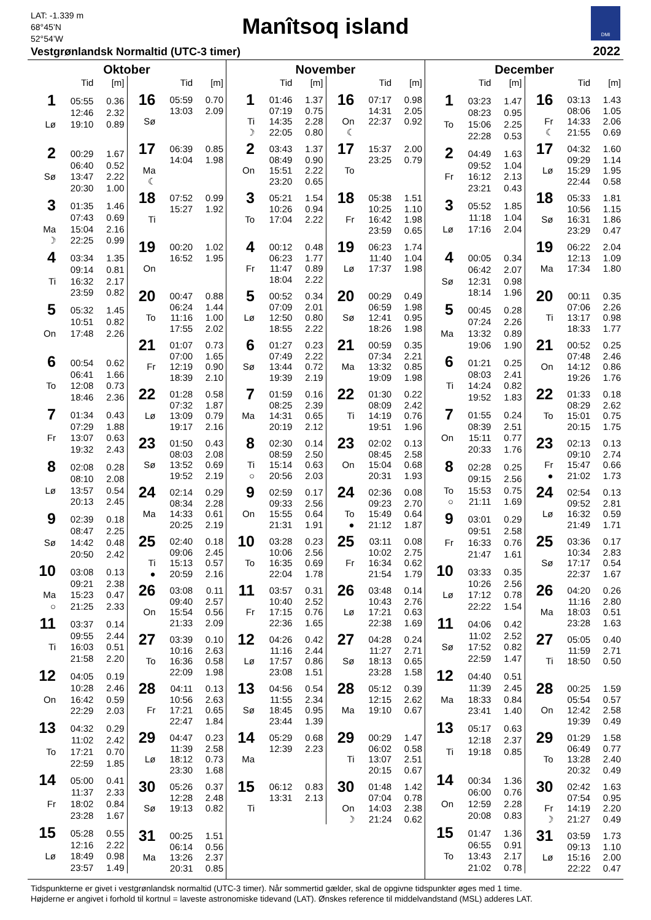LAT: -1.339 m
68°45’N
52°54’W
Manîtsoq island
DMI
Vestgrønlandsk Normaltid (UTC-3 timer)
2022
Oktober
| | Tid | [m] |
| --- | --- | --- |
| 1 | 05:55 | 0.36 |
| | 12:46 | 2.32 |
| Lø | 19:10 | 0.89 |
| 2 | 00:29 | 1.67 |
| | 06:40 | 0.52 |
| Sø | 13:47 | 2.22 |
| | 20:30 | 1.00 |
| 3 | 01:35 | 1.46 |
| | 07:43 | 0.69 |
| Ma | 15:04 | 2.16 |
| ☽ | 22:25 | 0.99 |
| 4 | 03:34 | 1.35 |
| | 09:14 | 0.81 |
| Ti | 16:32 | 2.17 |
| | 23:59 | 0.82 |
| 5 | 05:32 | 1.45 |
| | 10:51 | 0.82 |
| On | 17:48 | 2.26 |
| 6 | 00:54 | 0.62 |
| | 06:41 | 1.66 |
| To | 12:08 | 0.73 |
| | 18:46 | 2.36 |
| 7 | 01:34 | 0.43 |
| | 07:29 | 1.88 |
| Fr | 13:07 | 0.63 |
| | 19:32 | 2.43 |
| 8 | 02:08 | 0.28 |
| | 08:10 | 2.08 |
| Lø | 13:57 | 0.54 |
| | 20:13 | 2.45 |
| 9 | 02:39 | 0.18 |
| | 08:47 | 2.25 |
| Sø | 14:42 | 0.48 |
| | 20:50 | 2.42 |
| 10 | 03:08 | 0.13 |
| | 09:21 | 2.38 |
| Ma | 15:23 | 0.47 |
| ○ | 21:25 | 2.33 |
| 11 | 03:37 | 0.14 |
| | 09:55 | 2.44 |
| Ti | 16:03 | 0.51 |
| | 21:58 | 2.20 |
| 12 | 04:05 | 0.19 |
| | 10:28 | 2.46 |
| On | 16:42 | 0.59 |
| | 22:29 | 2.03 |
| 13 | 04:32 | 0.29 |
| | 11:02 | 2.42 |
| To | 17:21 | 0.70 |
| | 22:59 | 1.85 |
| 14 | 05:00 | 0.41 |
| | 11:37 | 2.33 |
| Fr | 18:02 | 0.84 |
| | 23:28 | 1.67 |
| 15 | 05:28 | 0.55 |
| | 12:16 | 2.22 |
| Lø | 18:49 | 0.98 |
| | 23:57 | 1.49 |
| | Tid | [m] |
| --- | --- | --- |
| 16 | 05:59 | 0.70 |
| | 13:03 | 2.09 |
| Sø | | |
| 17 | 06:39 | 0.85 |
| | 14:04 | 1.98 |
| Ma | | |
| ☾ | | |
| 18 | 07:52 | 0.99 |
| | 15:27 | 1.92 |
| Ti | | |
| 19 | 00:20 | 1.02 |
| | 16:52 | 1.95 |
| On | | |
| 20 | 00:47 | 0.88 |
| | 06:24 | 1.44 |
| To | 11:16 | 1.00 |
| | 17:55 | 2.02 |
| 21 | 01:07 | 0.73 |
| | 07:00 | 1.65 |
| Fr | 12:19 | 0.90 |
| | 18:39 | 2.10 |
| 22 | 01:28 | 0.58 |
| | 07:32 | 1.87 |
| Lø | 13:09 | 0.79 |
| | 19:17 | 2.16 |
| 23 | 01:50 | 0.43 |
| | 08:03 | 2.08 |
| Sø | 13:52 | 0.69 |
| | 19:52 | 2.19 |
| 24 | 02:14 | 0.29 |
| | 08:34 | 2.28 |
| Ma | 14:33 | 0.61 |
| | 20:25 | 2.19 |
| 25 | 02:40 | 0.18 |
| | 09:06 | 2.45 |
| Ti | 15:13 | 0.57 |
| ● | 20:59 | 2.16 |
| 26 | 03:08 | 0.11 |
| | 09:40 | 2.57 |
| On | 15:54 | 0.56 |
| | 21:33 | 2.09 |
| 27 | 03:39 | 0.10 |
| | 10:16 | 2.63 |
| To | 16:36 | 0.58 |
| | 22:09 | 1.98 |
| 28 | 04:11 | 0.13 |
| | 10:56 | 2.63 |
| Fr | 17:21 | 0.65 |
| | 22:47 | 1.84 |
| 29 | 04:47 | 0.23 |
| | 11:39 | 2.58 |
| Lø | 18:12 | 0.73 |
| | 23:30 | 1.68 |
| 30 | 05:26 | 0.37 |
| | 12:28 | 2.48 |
| Sø | 19:13 | 0.82 |
| 31 | 00:25 | 1.51 |
| | 06:14 | 0.56 |
| Ma | 13:26 | 2.37 |
| | 20:31 | 0.85 |
November
| | Tid | [m] |
| --- | --- | --- |
| 1 | 01:46 | 1.37 |
| | 07:19 | 0.75 |
| Ti | 14:35 | 2.28 |
| ☽ | 22:05 | 0.80 |
| 2 | 03:43 | 1.37 |
| | 08:49 | 0.90 |
| On | 15:51 | 2.22 |
| | 23:20 | 0.65 |
| 3 | 05:21 | 1.54 |
| | 10:26 | 0.94 |
| To | 17:04 | 2.22 |
| 4 | 00:12 | 0.48 |
| | 06:23 | 1.77 |
| Fr | 11:47 | 0.89 |
| | 18:04 | 2.22 |
| 5 | 00:52 | 0.34 |
| | 07:09 | 2.01 |
| Lø | 12:50 | 0.80 |
| | 18:55 | 2.22 |
| 6 | 01:27 | 0.23 |
| | 07:49 | 2.22 |
| Sø | 13:44 | 0.72 |
| | 19:39 | 2.19 |
| 7 | 01:59 | 0.16 |
| | 08:25 | 2.39 |
| Ma | 14:31 | 0.65 |
| | 20:19 | 2.12 |
| 8 | 02:30 | 0.14 |
| | 08:59 | 2.50 |
| Ti | 15:14 | 0.63 |
| ○ | 20:56 | 2.03 |
| 9 | 02:59 | 0.17 |
| | 09:33 | 2.56 |
| On | 15:55 | 0.64 |
| | 21:31 | 1.91 |
| 10 | 03:28 | 0.23 |
| | 10:06 | 2.56 |
| To | 16:35 | 0.69 |
| | 22:04 | 1.78 |
| 11 | 03:57 | 0.31 |
| | 10:40 | 2.52 |
| Fr | 17:15 | 0.76 |
| | 22:36 | 1.65 |
| 12 | 04:26 | 0.42 |
| | 11:16 | 2.44 |
| Lø | 17:57 | 0.86 |
| | 23:08 | 1.51 |
| 13 | 04:56 | 0.54 |
| | 11:55 | 2.34 |
| Sø | 18:45 | 0.95 |
| | 23:44 | 1.39 |
| 14 | 05:29 | 0.68 |
| | 12:39 | 2.23 |
| Ma | | |
| 15 | 06:12 | 0.83 |
| | 13:31 | 2.13 |
| Ti | | |
| | Tid | [m] |
| --- | --- | --- |
| 16 | 07:17 | 0.98 |
| | 14:31 | 2.05 |
| On | 22:37 | 0.92 |
| ☾ | | |
| 17 | 15:37 | 2.00 |
| | 23:25 | 0.79 |
| To | | |
| 18 | 05:38 | 1.51 |
| | 10:25 | 1.10 |
| Fr | 16:42 | 1.98 |
| | 23:59 | 0.65 |
| 19 | 06:23 | 1.74 |
| | 11:40 | 1.04 |
| Lø | 17:37 | 1.98 |
| 20 | 00:29 | 0.49 |
| | 06:59 | 1.98 |
| Sø | 12:41 | 0.95 |
| | 18:26 | 1.98 |
| 21 | 00:59 | 0.35 |
| | 07:34 | 2.21 |
| Ma | 13:32 | 0.85 |
| | 19:09 | 1.98 |
| 22 | 01:30 | 0.22 |
| | 08:09 | 2.42 |
| Ti | 14:19 | 0.76 |
| | 19:51 | 1.96 |
| 23 | 02:02 | 0.13 |
| | 08:45 | 2.58 |
| On | 15:04 | 0.68 |
| | 20:31 | 1.93 |
| 24 | 02:36 | 0.08 |
| | 09:23 | 2.70 |
| To | 15:49 | 0.64 |
| ● | 21:12 | 1.87 |
| 25 | 03:11 | 0.08 |
| | 10:02 | 2.75 |
| Fr | 16:34 | 0.62 |
| | 21:54 | 1.79 |
| 26 | 03:48 | 0.14 |
| | 10:43 | 2.76 |
| Lø | 17:21 | 0.63 |
| | 22:38 | 1.69 |
| 27 | 04:28 | 0.24 |
| | 11:27 | 2.71 |
| Sø | 18:13 | 0.65 |
| | 23:28 | 1.58 |
| 28 | 05:12 | 0.39 |
| | 12:15 | 2.62 |
| Ma | 19:10 | 0.67 |
| 29 | 00:29 | 1.47 |
| | 06:02 | 0.58 |
| Ti | 13:07 | 2.51 |
| | 20:15 | 0.67 |
| 30 | 01:48 | 1.42 |
| | 07:04 | 0.78 |
| On | 14:03 | 2.38 |
| ☽ | 21:24 | 0.62 |
December
| | Tid | [m] |
| --- | --- | --- |
| 1 | 03:23 | 1.47 |
| | 08:23 | 0.95 |
| To | 15:06 | 2.25 |
| | 22:28 | 0.53 |
| 2 | 04:49 | 1.63 |
| | 09:52 | 1.04 |
| Fr | 16:12 | 2.13 |
| | 23:21 | 0.43 |
| 3 | 05:52 | 1.85 |
| | 11:18 | 1.04 |
| Lø | 17:16 | 2.04 |
| 4 | 00:05 | 0.34 |
| | 06:42 | 2.07 |
| Sø | 12:31 | 0.98 |
| | 18:14 | 1.96 |
| 5 | 00:45 | 0.28 |
| | 07:24 | 2.26 |
| Ma | 13:32 | 0.89 |
| | 19:06 | 1.90 |
| 6 | 01:21 | 0.25 |
| | 08:03 | 2.41 |
| Ti | 14:24 | 0.82 |
| | 19:52 | 1.83 |
| 7 | 01:55 | 0.24 |
| | 08:39 | 2.51 |
| On | 15:11 | 0.77 |
| | 20:33 | 1.76 |
| 8 | 02:28 | 0.25 |
| | 09:15 | 2.56 |
| To | 15:53 | 0.75 |
| ○ | 21:11 | 1.69 |
| 9 | 03:01 | 0.29 |
| | 09:51 | 2.58 |
| Fr | 16:33 | 0.76 |
| | 21:47 | 1.61 |
| 10 | 03:33 | 0.35 |
| | 10:26 | 2.56 |
| Lø | 17:12 | 0.78 |
| | 22:22 | 1.54 |
| 11 | 04:06 | 0.42 |
| | 11:02 | 2.52 |
| Sø | 17:52 | 0.82 |
| | 22:59 | 1.47 |
| 12 | 04:40 | 0.51 |
| | 11:39 | 2.45 |
| Ma | 18:33 | 0.84 |
| | 23:41 | 1.40 |
| 13 | 05:17 | 0.63 |
| | 12:18 | 2.37 |
| Ti | 19:18 | 0.85 |
| 14 | 00:34 | 1.36 |
| | 06:00 | 0.76 |
| On | 12:59 | 2.28 |
| | 20:08 | 0.83 |
| 15 | 01:47 | 1.36 |
| | 06:55 | 0.91 |
| To | 13:43 | 2.17 |
| | 21:02 | 0.78 |
| | Tid | [m] |
| --- | --- | --- |
| 16 | 03:13 | 1.43 |
| | 08:06 | 1.05 |
| Fr | 14:33 | 2.06 |
| ☾ | 21:55 | 0.69 |
| 17 | 04:32 | 1.60 |
| | 09:29 | 1.14 |
| Lø | 15:29 | 1.95 |
| | 22:44 | 0.58 |
| 18 | 05:33 | 1.81 |
| | 10:56 | 1.15 |
| Sø | 16:31 | 1.86 |
| | 23:29 | 0.47 |
| 19 | 06:22 | 2.04 |
| | 12:13 | 1.09 |
| Ma | 17:34 | 1.80 |
| 20 | 00:11 | 0.35 |
| | 07:06 | 2.26 |
| Ti | 13:17 | 0.98 |
| | 18:33 | 1.77 |
| 21 | 00:52 | 0.25 |
| | 07:48 | 2.46 |
| On | 14:12 | 0.86 |
| | 19:26 | 1.76 |
| 22 | 01:33 | 0.18 |
| | 08:29 | 2.62 |
| To | 15:01 | 0.75 |
| | 20:15 | 1.75 |
| 23 | 02:13 | 0.13 |
| | 09:10 | 2.74 |
| Fr | 15:47 | 0.66 |
| ● | 21:02 | 1.73 |
| 24 | 02:54 | 0.13 |
| | 09:52 | 2.81 |
| Lø | 16:32 | 0.59 |
| | 21:49 | 1.71 |
| 25 | 03:36 | 0.17 |
| | 10:34 | 2.83 |
| Sø | 17:17 | 0.54 |
| | 22:37 | 1.67 |
| 26 | 04:20 | 0.26 |
| | 11:16 | 2.80 |
| Ma | 18:03 | 0.51 |
| | 23:28 | 1.63 |
| 27 | 05:05 | 0.40 |
| | 11:59 | 2.71 |
| Ti | 18:50 | 0.50 |
| 28 | 00:25 | 1.59 |
| | 05:54 | 0.57 |
| On | 12:42 | 2.58 |
| | 19:39 | 0.49 |
| 29 | 01:29 | 1.58 |
| | 06:49 | 0.77 |
| To | 13:28 | 2.40 |
| | 20:32 | 0.49 |
| 30 | 02:42 | 1.63 |
| | 07:54 | 0.95 |
| Fr | 14:19 | 2.20 |
| ☽ | 21:27 | 0.49 |
| 31 | 03:59 | 1.73 |
| | 09:13 | 1.10 |
| Lø | 15:16 | 2.00 |
| | 22:22 | 0.47 |
Tidspunkterne er givet i vestgrønlandsk normaltid (UTC-3 timer). Når sommertid gælder, skal de opgivne tidspunkter øges med 1 time.
Højderne er angivet i forhold til kortnul = laveste astronomiske tidevand (LAT). Ønskes reference til middelvandstand (MSL) adderes LAT.